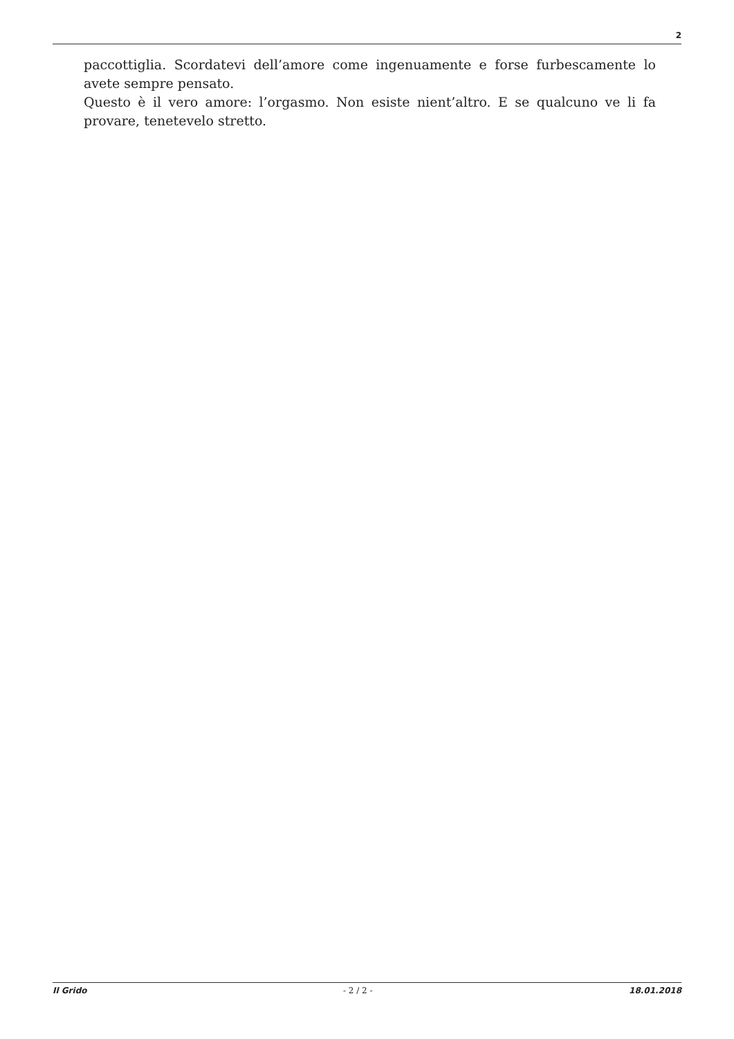2
paccottiglia. Scordatevi dell’amore come ingenuamente e forse furbescamente lo avete sempre pensato.
Questo è il vero amore: l’orgasmo. Non esiste nient’altro. E se qualcuno ve li fa provare, tenetevelo stretto.
Il Grido - 2 / 2 - 18.01.2018